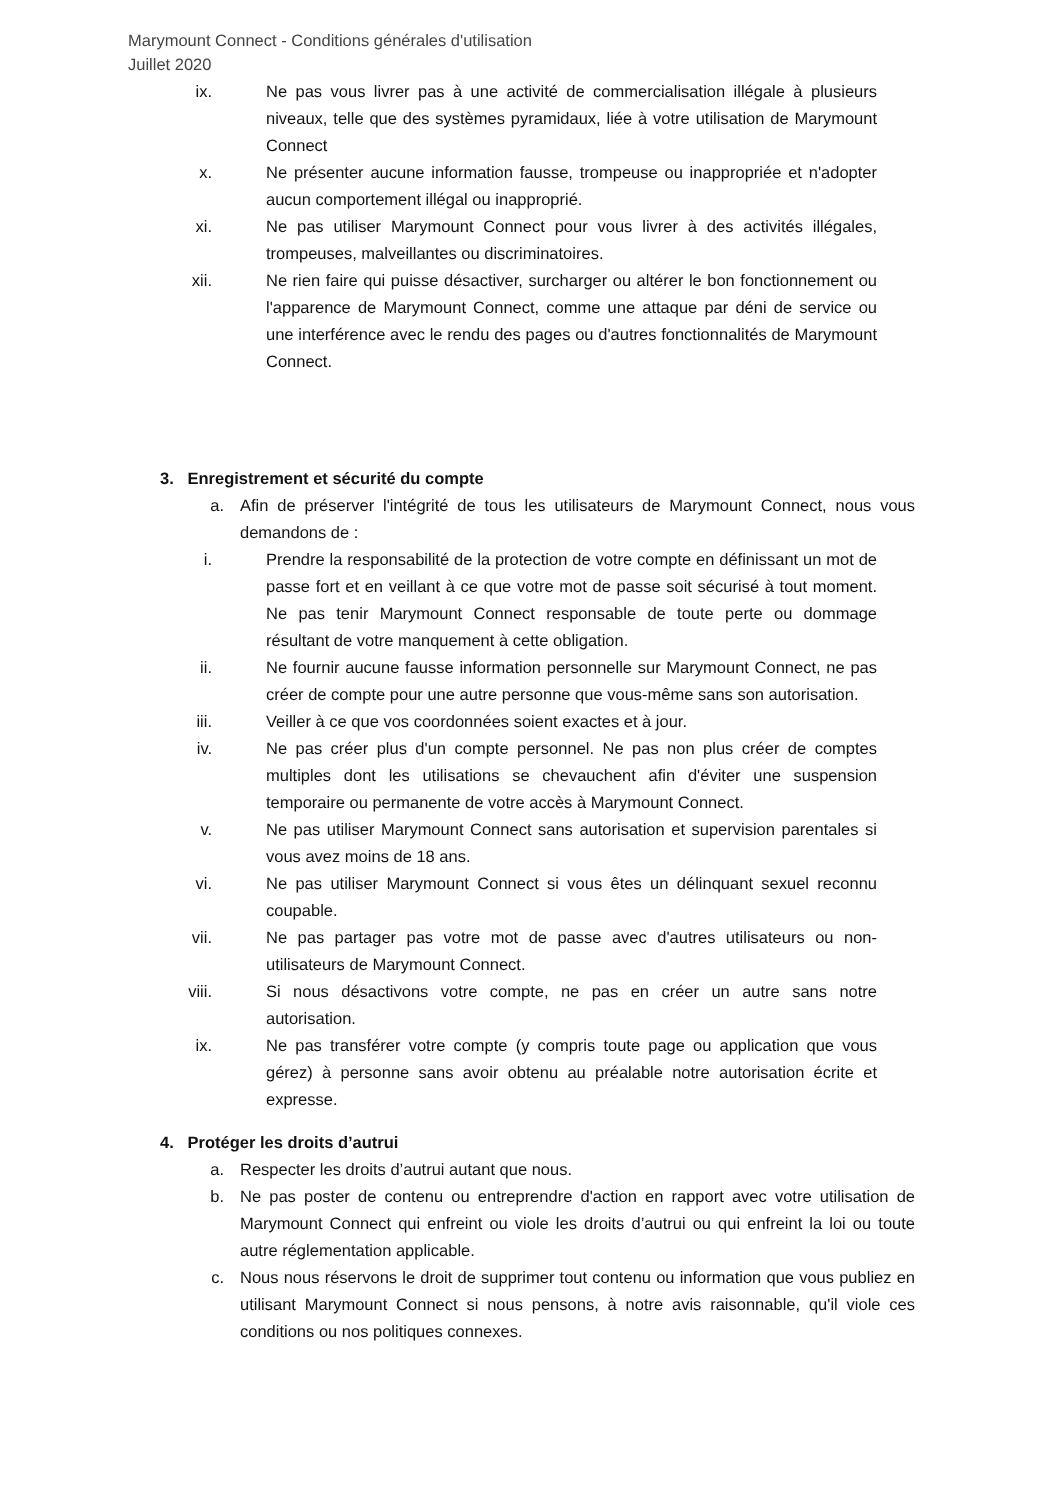Marymount Connect - Conditions générales d'utilisation
Juillet 2020
ix. Ne pas vous livrer pas à une activité de commercialisation illégale à plusieurs niveaux, telle que des systèmes pyramidaux, liée à votre utilisation de Marymount Connect
x. Ne présenter aucune information fausse, trompeuse ou inappropriée et n'adopter aucun comportement illégal ou inapproprié.
xi. Ne pas utiliser Marymount Connect pour vous livrer à des activités illégales, trompeuses, malveillantes ou discriminatoires.
xii. Ne rien faire qui puisse désactiver, surcharger ou altérer le bon fonctionnement ou l'apparence de Marymount Connect, comme une attaque par déni de service ou une interférence avec le rendu des pages ou d'autres fonctionnalités de Marymount Connect.
3. Enregistrement et sécurité du compte
a. Afin de préserver l'intégrité de tous les utilisateurs de Marymount Connect, nous vous demandons de :
i. Prendre la responsabilité de la protection de votre compte en définissant un mot de passe fort et en veillant à ce que votre mot de passe soit sécurisé à tout moment. Ne pas tenir Marymount Connect responsable de toute perte ou dommage résultant de votre manquement à cette obligation.
ii. Ne fournir aucune fausse information personnelle sur Marymount Connect, ne pas créer de compte pour une autre personne que vous-même sans son autorisation.
iii. Veiller à ce que vos coordonnées soient exactes et à jour.
iv. Ne pas créer plus d'un compte personnel. Ne pas non plus créer de comptes multiples dont les utilisations se chevauchent afin d'éviter une suspension temporaire ou permanente de votre accès à Marymount Connect.
v. Ne pas utiliser Marymount Connect sans autorisation et supervision parentales si vous avez moins de 18 ans.
vi. Ne pas utiliser Marymount Connect si vous êtes un délinquant sexuel reconnu coupable.
vii. Ne pas partager pas votre mot de passe avec d'autres utilisateurs ou non-utilisateurs de Marymount Connect.
viii. Si nous désactivons votre compte, ne pas en créer un autre sans notre autorisation.
ix. Ne pas transférer votre compte (y compris toute page ou application que vous gérez) à personne sans avoir obtenu au préalable notre autorisation écrite et expresse.
4. Protéger les droits d’autrui
a. Respecter les droits d’autrui autant que nous.
b. Ne pas poster de contenu ou entreprendre d'action en rapport avec votre utilisation de Marymount Connect qui enfreint ou viole les droits d’autrui ou qui enfreint la loi ou toute autre réglementation applicable.
c. Nous nous réservons le droit de supprimer tout contenu ou information que vous publiez en utilisant Marymount Connect si nous pensons, à notre avis raisonnable, qu'il viole ces conditions ou nos politiques connexes.